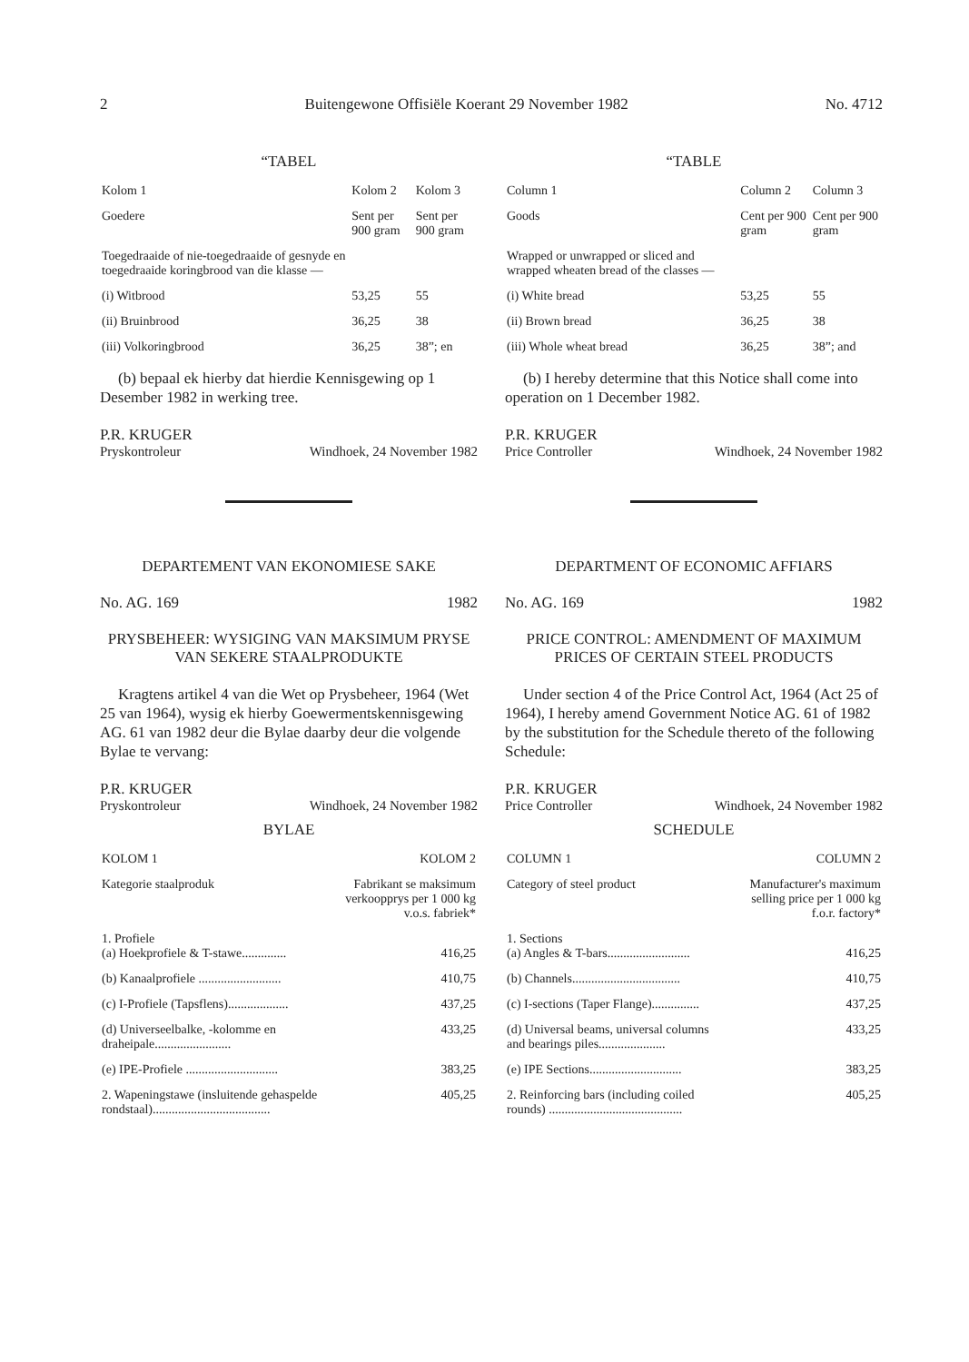2 Buitengewone Offisiële Koerant 29 November 1982 No. 4712
“TABEL
| Kolom 1 | Kolom 2 | Kolom 3 |
| Goedere | Sent per 900 gram | Sent per 900 gram |
| Toegedraaide of nie-toegedraaide of gesnyde en toegedraaide koringbrood van die klasse — | | |
| (i) Witbrood | 53,25 | 55 |
| (ii) Bruinbrood | 36,25 | 38 |
| (iii) Volkoringbrood | 36,25 | 38”; en |
(b) bepaal ek hierby dat hierdie Kennisgewing op 1 Desember 1982 in werking tree.
P.R. KRUGER
Pryskontroleur Windhoek, 24 November 1982
DEPARTEMENT VAN EKONOMIESE SAKE
No. AG. 169 1982
PRYSBEHEER: WYSIGING VAN MAKSIMUM PRYSE VAN SEKERE STAALPRODUKTE
Kragtens artikel 4 van die Wet op Prysbeheer, 1964 (Wet 25 van 1964), wysig ek hierby Goewermentskennisgewing AG. 61 van 1982 deur die Bylae daarby deur die volgende Bylae te vervang:
P.R. KRUGER
Pryskontroleur Windhoek, 24 November 1982
BYLAE
| KOLOM 1 | KOLOM 2 |
| --- | --- |
| Kategorie staalproduk | Fabrikant se maksimum verkoopprys per 1 000 kg v.o.s. fabriek* |
| 1. Profiele (a) Hoekprofiele & T-stawe.............. | 416,25 |
| (b) Kanaalprofiele .......................... | 410,75 |
| (c) I-Profiele (Tapsflens)................... | 437,25 |
| (d) Universeelbalke, -kolomme en draheipale........................ | 433,25 |
| (e) IPE-Profiele ............................. | 383,25 |
| 2. Wapeningstawe (insluitende gehaspelde rondstaal)..................................... | 405,25 |
“TABLE
| Column 1 | Column 2 | Column 3 |
| Goods | Cent per 900 gram | Cent per 900 gram |
| Wrapped or unwrapped or sliced and wrapped wheaten bread of the classes — | | |
| (i) White bread | 53,25 | 55 |
| (ii) Brown bread | 36,25 | 38 |
| (iii) Whole wheat bread | 36,25 | 38”; and |
(b) I hereby determine that this Notice shall come into operation on 1 December 1982.
P.R. KRUGER
Price Controller Windhoek, 24 November 1982
DEPARTMENT OF ECONOMIC AFFIARS
No. AG. 169 1982
PRICE CONTROL: AMENDMENT OF MAXIMUM PRICES OF CERTAIN STEEL PRODUCTS
Under section 4 of the Price Control Act, 1964 (Act 25 of 1964), I hereby amend Government Notice AG. 61 of 1982 by the substitution for the Schedule thereto of the following Schedule:
P.R. KRUGER
Price Controller Windhoek, 24 November 1982
SCHEDULE
| COLUMN 1 | COLUMN 2 |
| --- | --- |
| Category of steel product | Manufacturer's maximum selling price per 1 000 kg f.o.r. factory* |
| 1. Sections (a) Angles & T-bars.......................... | 416,25 |
| (b) Channels.................................. | 410,75 |
| (c) I-sections (Taper Flange)............... | 437,25 |
| (d) Universal beams, universal columns and bearings piles..................... | 433,25 |
| (e) IPE Sections............................. | 383,25 |
| 2. Reinforcing bars (including coiled rounds) .......................................... | 405,25 |